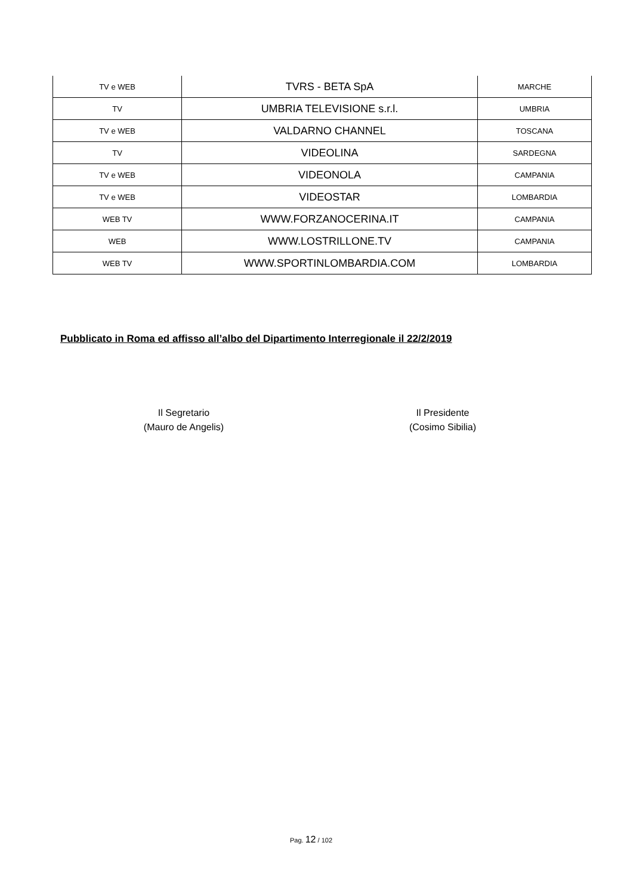| TV e WEB | TVRS - BETA SpA | MARCHE |
| TV | UMBRIA TELEVISIONE s.r.l. | UMBRIA |
| TV e WEB | VALDARNO CHANNEL | TOSCANA |
| TV | VIDEOLINA | SARDEGNA |
| TV e WEB | VIDEONOLA | CAMPANIA |
| TV e WEB | VIDEOSTAR | LOMBARDIA |
| WEB TV | WWW.FORZANOCERINA.IT | CAMPANIA |
| WEB | WWW.LOSTRILLONE.TV | CAMPANIA |
| WEB TV | WWW.SPORTINLOMBARDIA.COM | LOMBARDIA |
Pubblicato in Roma ed affisso all’albo del Dipartimento Interregionale il 22/2/2019
Il Segretario
(Mauro de Angelis)
Il Presidente
(Cosimo Sibilia)
Pag. 12 / 102